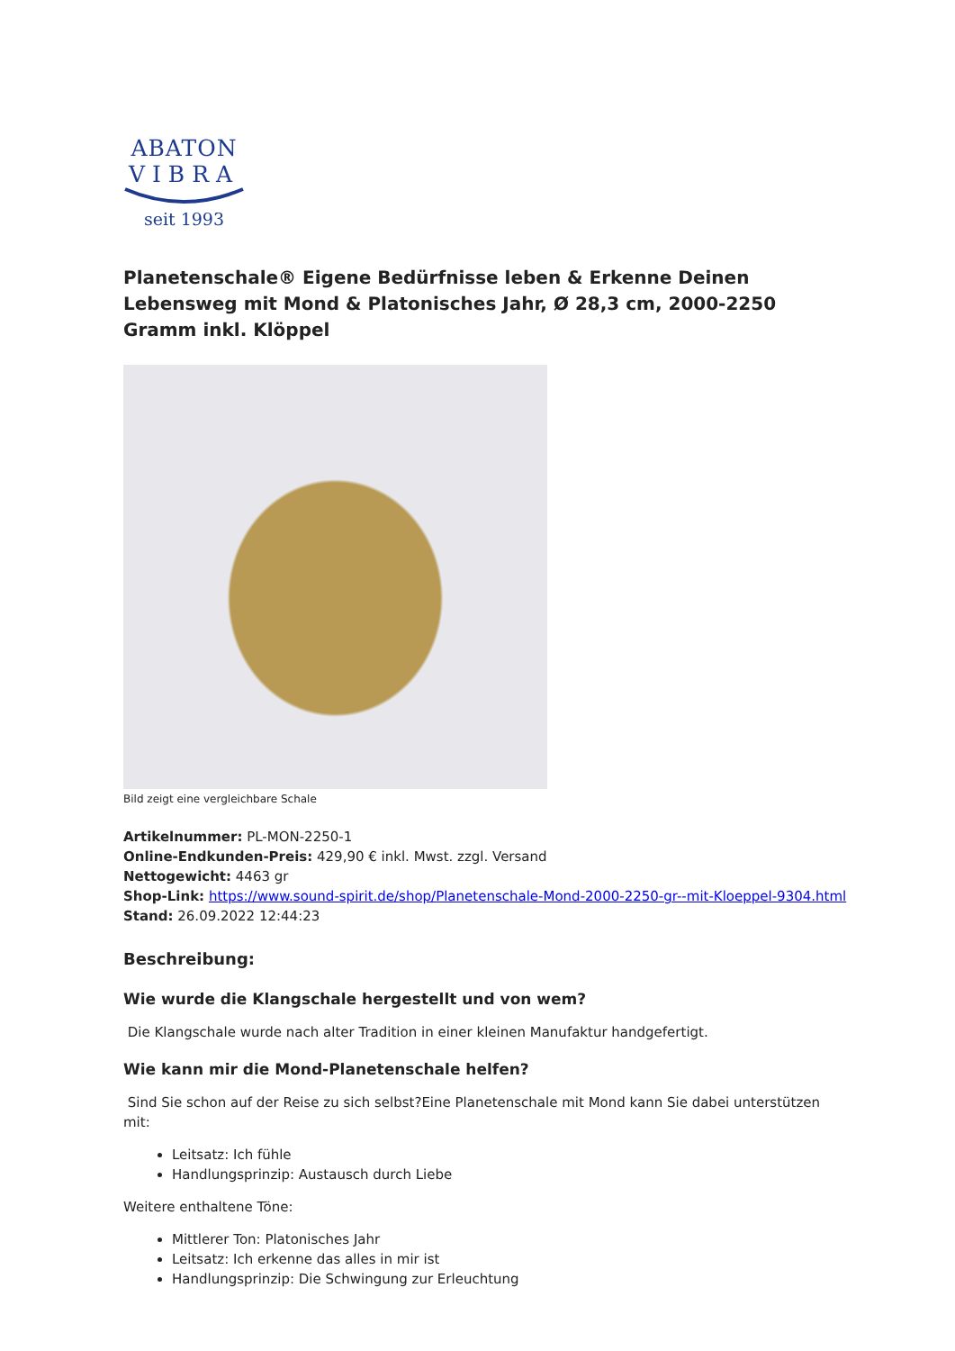ABATON
VIBRA
seit 1993
Planetenschale® Eigene Bedürfnisse leben & Erkenne Deinen Lebensweg mit Mond & Platonisches Jahr, Ø 28,3 cm, 2000-2250 Gramm inkl. Klöppel
Bild zeigt eine vergleichbare Schale
Artikelnummer: PL-MON-2250-1
Online-Endkunden-Preis: 429,90 € inkl. Mwst. zzgl. Versand
Nettogewicht: 4463 gr
Shop-Link: https://www.sound-spirit.de/shop/Planetenschale-Mond-2000-2250-gr--mit-Kloeppel-9304.html
Stand: 26.09.2022 12:44:23
Beschreibung:
Wie wurde die Klangschale hergestellt und von wem?
Die Klangschale wurde nach alter Tradition in einer kleinen Manufaktur handgefertigt.
Wie kann mir die Mond-Planetenschale helfen?
Sind Sie schon auf der Reise zu sich selbst?Eine Planetenschale mit Mond kann Sie dabei unterstützen mit:
Leitsatz: Ich fühle
Handlungsprinzip: Austausch durch Liebe
Weitere enthaltene Töne:
Mittlerer Ton: Platonisches Jahr
Leitsatz: Ich erkenne das alles in mir ist
Handlungsprinzip: Die Schwingung zur Erleuchtung